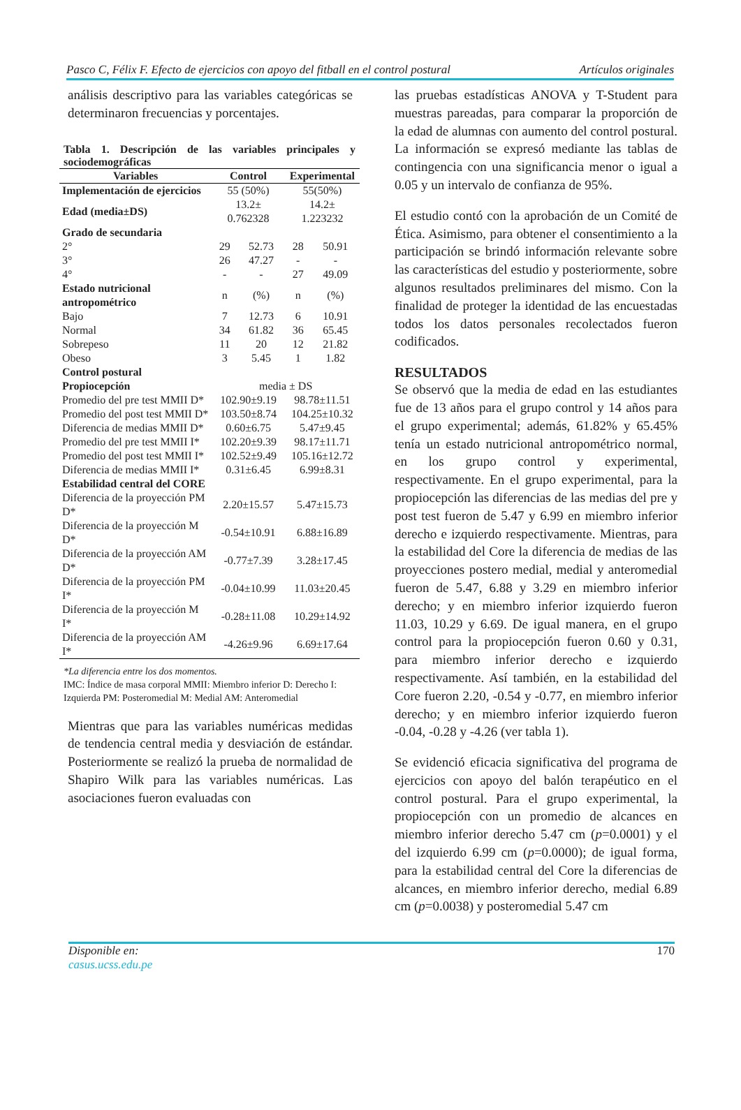Pasco C, Félix F. Efecto de ejercicios con apoyo del fitball en el control postural Artículos originales
análisis descriptivo para las variables categóricas se determinaron frecuencias y porcentajes.
Tabla 1. Descripción de las variables principales y sociodemográficas
| Variables | Control | | Experimental | |
| --- | --- | --- | --- | --- |
| Implementación de ejercicios | 55 (50%) | | 55(50%) | |
| Edad (media±DS) | 13.2± 0.762328 | | 14.2± 1.223232 | |
| Grado de secundaria | | | | |
| 2° | 29 | 52.73 | 28 | 50.91 |
| 3° | 26 | 47.27 | - | - |
| 4° | - | - | 27 | 49.09 |
| Estado nutricional antropométrico | n | (%) | n | (%) |
| Bajo | 7 | 12.73 | 6 | 10.91 |
| Normal | 34 | 61.82 | 36 | 65.45 |
| Sobrepeso | 11 | 20 | 12 | 21.82 |
| Obeso | 3 | 5.45 | 1 | 1.82 |
| Control postural | | | | |
| Propiocepción | media ± DS | | | |
| Promedio del pre test MMII D* | 102.90±9.19 | | 98.78±11.51 | |
| Promedio del post test MMII D* | 103.50±8.74 | | 104.25±10.32 | |
| Diferencia de medias MMII D* | 0.60±6.75 | | 5.47±9.45 | |
| Promedio del pre test MMII I* | 102.20±9.39 | | 98.17±11.71 | |
| Promedio del post test MMII I* | 102.52±9.49 | | 105.16±12.72 | |
| Diferencia de medias MMII I* | 0.31±6.45 | | 6.99±8.31 | |
| Estabilidad central del CORE | | | | |
| Diferencia de la proyección PM D* | 2.20±15.57 | | 5.47±15.73 | |
| Diferencia de la proyección M D* | -0.54±10.91 | | 6.88±16.89 | |
| Diferencia de la proyección AM D* | -0.77±7.39 | | 3.28±17.45 | |
| Diferencia de la proyección PM I* | -0.04±10.99 | | 11.03±20.45 | |
| Diferencia de la proyección M I* | -0.28±11.08 | | 10.29±14.92 | |
| Diferencia de la proyección AM I* | -4.26±9.96 | | 6.69±17.64 | |
*La diferencia entre los dos momentos.
IMC: Índice de masa corporal MMII: Miembro inferior D: Derecho I: Izquierda PM: Posteromedial M: Medial AM: Anteromedial
Mientras que para las variables numéricas medidas de tendencia central media y desviación de estándar. Posteriormente se realizó la prueba de normalidad de Shapiro Wilk para las variables numéricas. Las asociaciones fueron evaluadas con
las pruebas estadísticas ANOVA y T-Student para muestras pareadas, para comparar la proporción de la edad de alumnas con aumento del control postural. La información se expresó mediante las tablas de contingencia con una significancia menor o igual a 0.05 y un intervalo de confianza de 95%.
El estudio contó con la aprobación de un Comité de Ética. Asimismo, para obtener el consentimiento a la participación se brindó información relevante sobre las características del estudio y posteriormente, sobre algunos resultados preliminares del mismo. Con la finalidad de proteger la identidad de las encuestadas todos los datos personales recolectados fueron codificados.
RESULTADOS
Se observó que la media de edad en las estudiantes fue de 13 años para el grupo control y 14 años para el grupo experimental; además, 61.82% y 65.45% tenía un estado nutricional antropométrico normal, en los grupo control y experimental, respectivamente. En el grupo experimental, para la propiocepción las diferencias de las medias del pre y post test fueron de 5.47 y 6.99 en miembro inferior derecho e izquierdo respectivamente. Mientras, para la estabilidad del Core la diferencia de medias de las proyecciones postero medial, medial y anteromedial fueron de 5.47, 6.88 y 3.29 en miembro inferior derecho; y en miembro inferior izquierdo fueron 11.03, 10.29 y 6.69. De igual manera, en el grupo control para la propiocepción fueron 0.60 y 0.31, para miembro inferior derecho e izquierdo respectivamente. Así también, en la estabilidad del Core fueron 2.20, -0.54 y -0.77, en miembro inferior derecho; y en miembro inferior izquierdo fueron -0.04, -0.28 y -4.26 (ver tabla 1).
Se evidenció eficacia significativa del programa de ejercicios con apoyo del balón terapéutico en el control postural. Para el grupo experimental, la propiocepción con un promedio de alcances en miembro inferior derecho 5.47 cm (p=0.0001) y el del izquierdo 6.99 cm (p=0.0000); de igual forma, para la estabilidad central del Core la diferencias de alcances, en miembro inferior derecho, medial 6.89 cm (p=0.0038) y posteromedial 5.47 cm
Disponible en:
casus.ucss.edu.pe
170